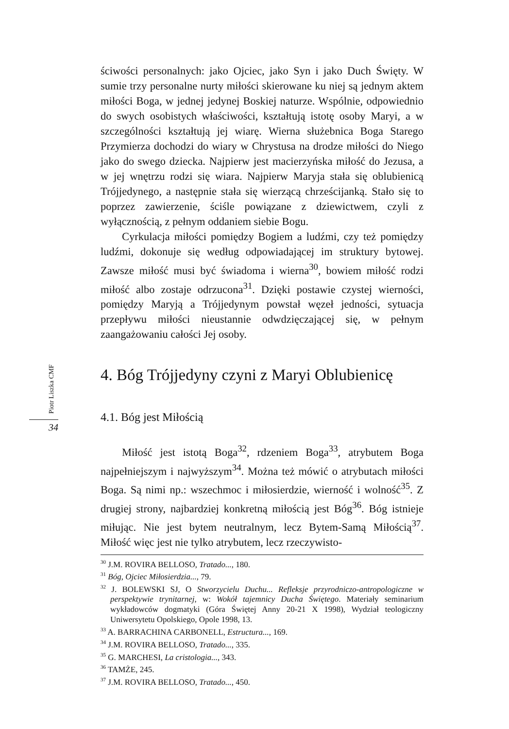Piotr Liszka CMF
34
ściwości personalnych: jako Ojciec, jako Syn i jako Duch Święty. W sumie trzy personalne nurty miłości skierowane ku niej są jednym aktem miłości Boga, w jednej jedynej Boskiej naturze. Wspólnie, odpowiednio do swych osobistych właściwości, kształtują istotę osoby Maryi, a w szczególności kształtują jej wiarę. Wierna służebnica Boga Starego Przymierza dochodzi do wiary w Chrystusa na drodze miłości do Niego jako do swego dziecka. Najpierw jest macierzyńska miłość do Jezusa, a w jej wnętrzu rodzi się wiara. Najpierw Maryja stała się oblubienicą Trójjedynego, a następnie stała się wierzącą chrześcijanką. Stało się to poprzez zawierzenie, ściśle powiązane z dziewictwem, czyli z wyłącznością, z pełnym oddaniem siebie Bogu.
Cyrkulacja miłości pomiędzy Bogiem a ludźmi, czy też pomiędzy ludźmi, dokonuje się według odpowiadającej im struktury bytowej. Zawsze miłość musi być świadoma i wierna<sup>30</sup>, bowiem miłość rodzi miłość albo zostaje odrzucona<sup>31</sup>. Dzięki postawie czystej wierności, pomiędzy Maryją a Trójjedynym powstał węzeł jedności, sytuacja przepływu miłości nieustannie odwdzięczającej się, w pełnym zaangażowaniu całości Jej osoby.
4. Bóg Trójjedyny czyni z Maryi Oblubienicę
4.1. Bóg jest Miłością
Miłość jest istotą Boga<sup>32</sup>, rdzeniem Boga<sup>33</sup>, atrybutem Boga najpełniejszym i najwyższym<sup>34</sup>. Można też mówić o atrybutach miłości Boga. Są nimi np.: wszechmoc i miłosierdzie, wierność i wolność<sup>35</sup>. Z drugiej strony, najbardziej konkretną miłością jest Bóg<sup>36</sup>. Bóg istnieje miłując. Nie jest bytem neutralnym, lecz Bytem-Samą Miłością<sup>37</sup>. Miłość więc jest nie tylko atrybutem, lecz rzeczywisto-
<sup>30</sup> J.M. ROVIRA BELLOSO, Tratado..., 180.
<sup>31</sup> Bóg, Ojciec Miłosierdzia..., 79.
<sup>32</sup> J. BOLEWSKI SJ, O Stworzycielu Duchu... Refleksje przyrodniczo-antropologiczne w perspektywie trynitarnej, w: Wokół tajemnicy Ducha Świętego. Materiały seminarium wykładowców dogmatyki (Góra Świętej Anny 20-21 X 1998), Wydział teologiczny Uniwersytetu Opolskiego, Opole 1998, 13.
<sup>33</sup> A. BARRACHINA CARBONELL, Estructura..., 169.
<sup>34</sup> J.M. ROVIRA BELLOSO, Tratado..., 335.
<sup>35</sup> G. MARCHESI, La cristologia..., 343.
<sup>36</sup> TAMŻE, 245.
<sup>37</sup> J.M. ROVIRA BELLOSO, Tratado..., 450.